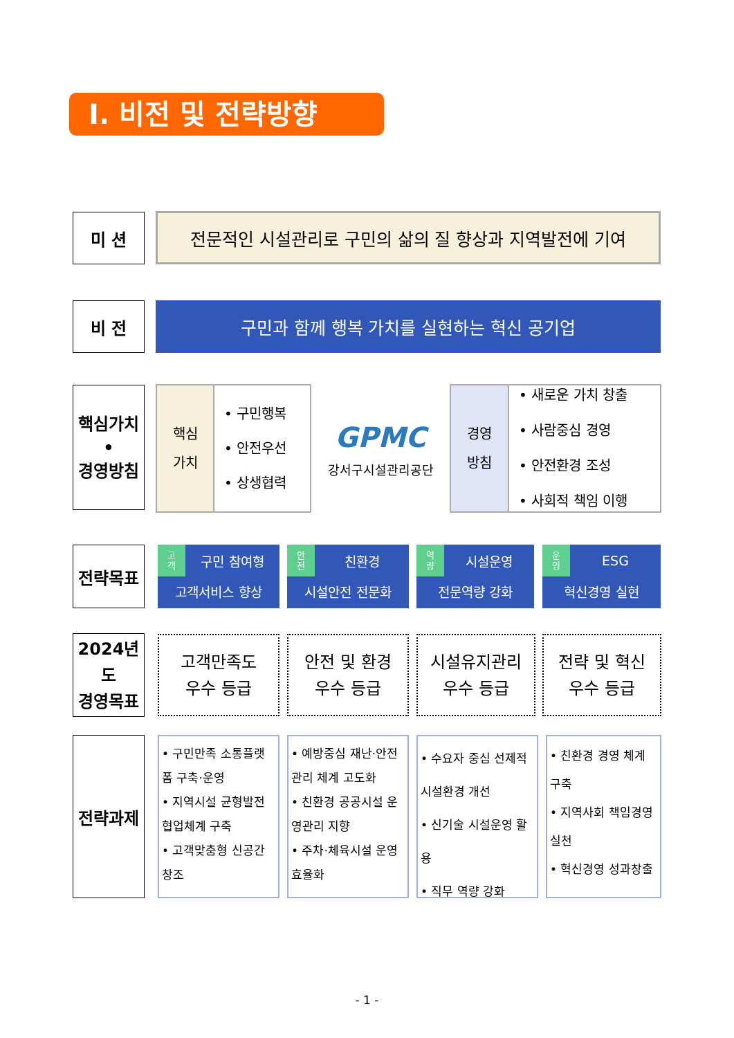Ⅰ. 비전 및 전략방향
미 션 전문적인 시설관리로 구민의 삶의 질 향상과 지역발전에 기여
비 전 구민과 함께 행복 가치를 실현하는 혁신 공기업
핵심가치
•
경영방침
핵심
가치
• 구민행복
• 안전우선
• 상생협력
GPMC
강서구시설관리공단
경영
방침
• 새로운 가치 창출
• 사람중심 경영
• 안전환경 조성
• 사회적 책임 이행
전략목표
고
객
구민 참여형
고객서비스 향상
안
전
친환경
시설안전 전문화
역
량
시설운영
전문역량 강화
운
영
ESG
혁신경영 실현
2024년도
경영목표
고객만족도
우수 등급
안전 및 환경
우수 등급
시설유지관리
우수 등급
전략 및 혁신
우수 등급
전략과제
• 구민만족 소통플랫폼 구축·운영
• 지역시설 균형발전 협업체계 구축
• 고객맞춤형 신공간 창조
• 예방중심 재난·안전 관리 체계 고도화
• 친환경 공공시설 운영관리 지향
• 주차·체육시설 운영 효율화
• 수요자 중심 선제적 시설환경 개선
• 신기술 시설운영 활용
• 직무 역량 강화
• 친환경 경영 체계 구축
• 지역사회 책임경영 실천
• 혁신경영 성과창출
- 1 -